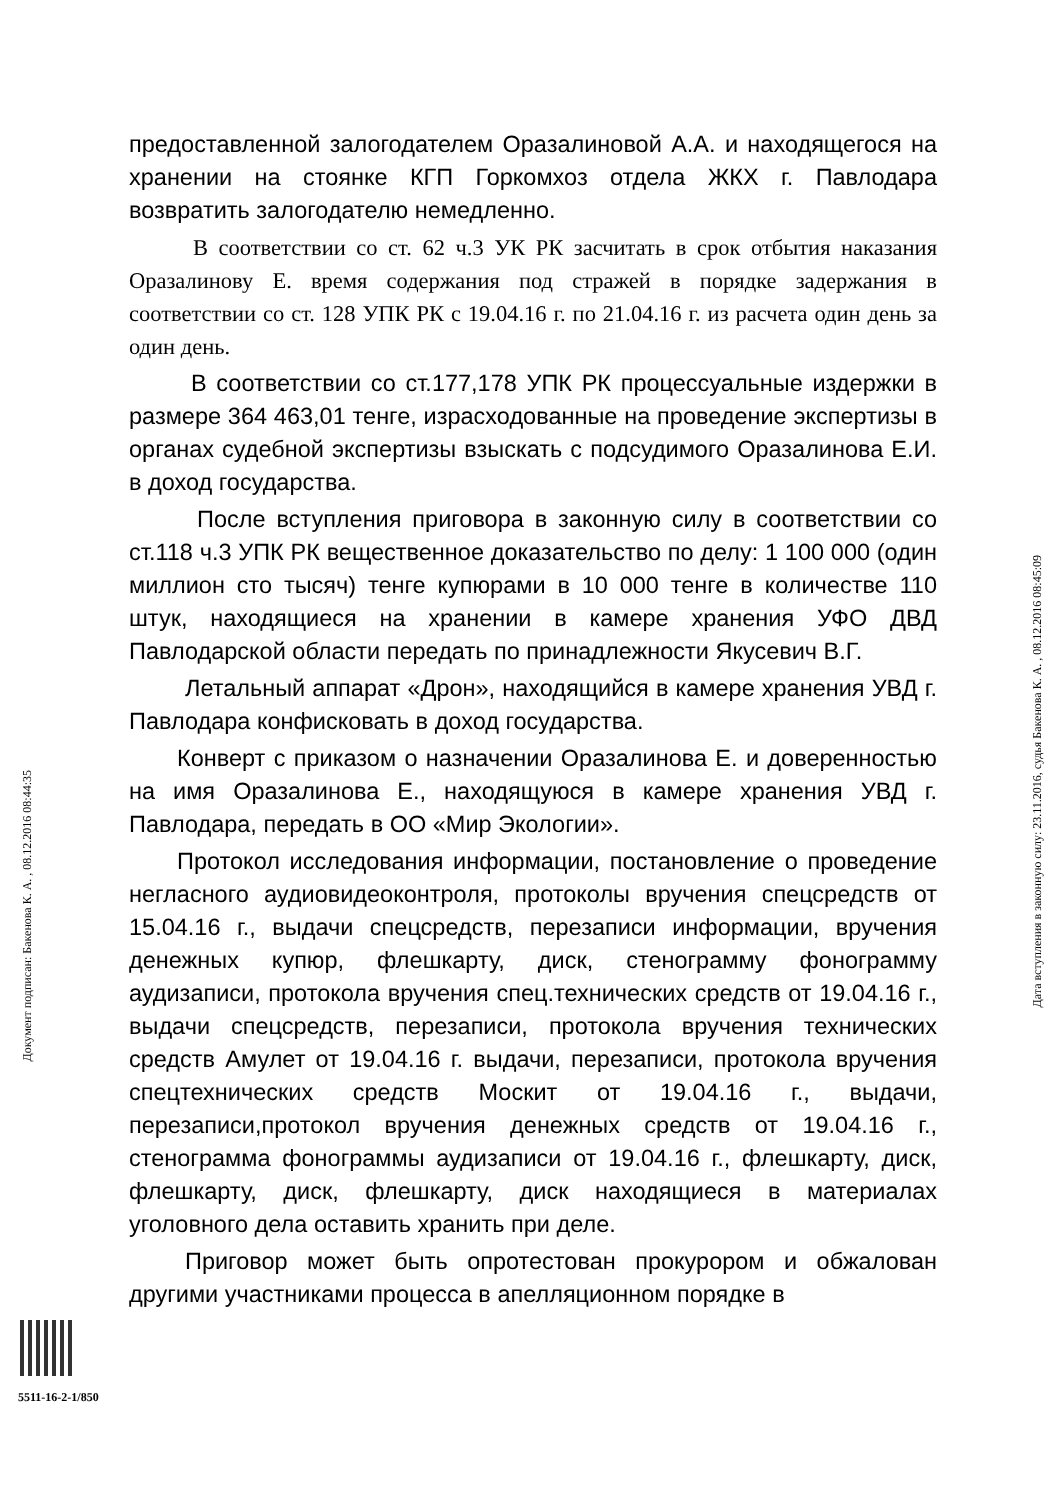предоставленной залогодателем Оразалиновой А.А. и находящегося на хранении на стоянке КГП Горкомхоз отдела ЖКХ г. Павлодара возвратить залогодателю немедленно.
В соответствии со ст. 62 ч.3 УК РК засчитать в срок отбытия наказания Оразалинову Е. время содержания под стражей в порядке задержания в соответствии со ст. 128 УПК РК с 19.04.16 г. по 21.04.16 г. из расчета один день за один день.
В соответствии со ст.177,178 УПК РК процессуальные издержки в размере 364 463,01 тенге, израсходованные на проведение экспертизы в органах судебной экспертизы взыскать с подсудимого Оразалинова Е.И. в доход государства.
После вступления приговора в законную силу в соответствии со ст.118 ч.3 УПК РК вещественное доказательство по делу: 1 100 000 (один миллион сто тысяч) тенге купюрами в 10 000 тенге в количестве 110 штук, находящиеся на хранении в камере хранения УФО ДВД Павлодарской области передать по принадлежности Якусевич В.Г.
Летальный аппарат «Дрон», находящийся в камере хранения УВД г. Павлодара конфисковать в доход государства.
Конверт с приказом о назначении Оразалинова Е. и доверенностью на имя Оразалинова Е., находящуюся в камере хранения УВД г. Павлодара, передать в ОО «Мир Экологии».
Протокол исследования информации, постановление о проведение негласного аудиовидеоконтроля, протоколы вручения спецсредств от 15.04.16 г., выдачи спецсредств, перезаписи информации, вручения денежных купюр, флешкарту, диск, стенограмму фонограмму аудизаписи, протокола вручения спец.технических средств от 19.04.16 г., выдачи спецсредств, перезаписи, протокола вручения технических средств Амулет от 19.04.16 г. выдачи, перезаписи, протокола вручения спецтехнических средств Москит от 19.04.16 г., выдачи, перезаписи,протокол вручения денежных средств от 19.04.16 г., стенограмма фонограммы аудизаписи от 19.04.16 г., флешкарту, диск, флешкарту, диск, флешкарту, диск находящиеся в материалах уголовного дела оставить хранить при деле.
Приговор может быть опротестован прокурором и обжалован другими участниками процесса в апелляционном порядке в
Документ подписан: Бакенова К. А. , 08.12.2016 08:44:35
Дата вступления в законную силу: 23.11.2016, судья Бакенова К. А. , 08.12.2016 08:45:09
5511-16-2-1/850